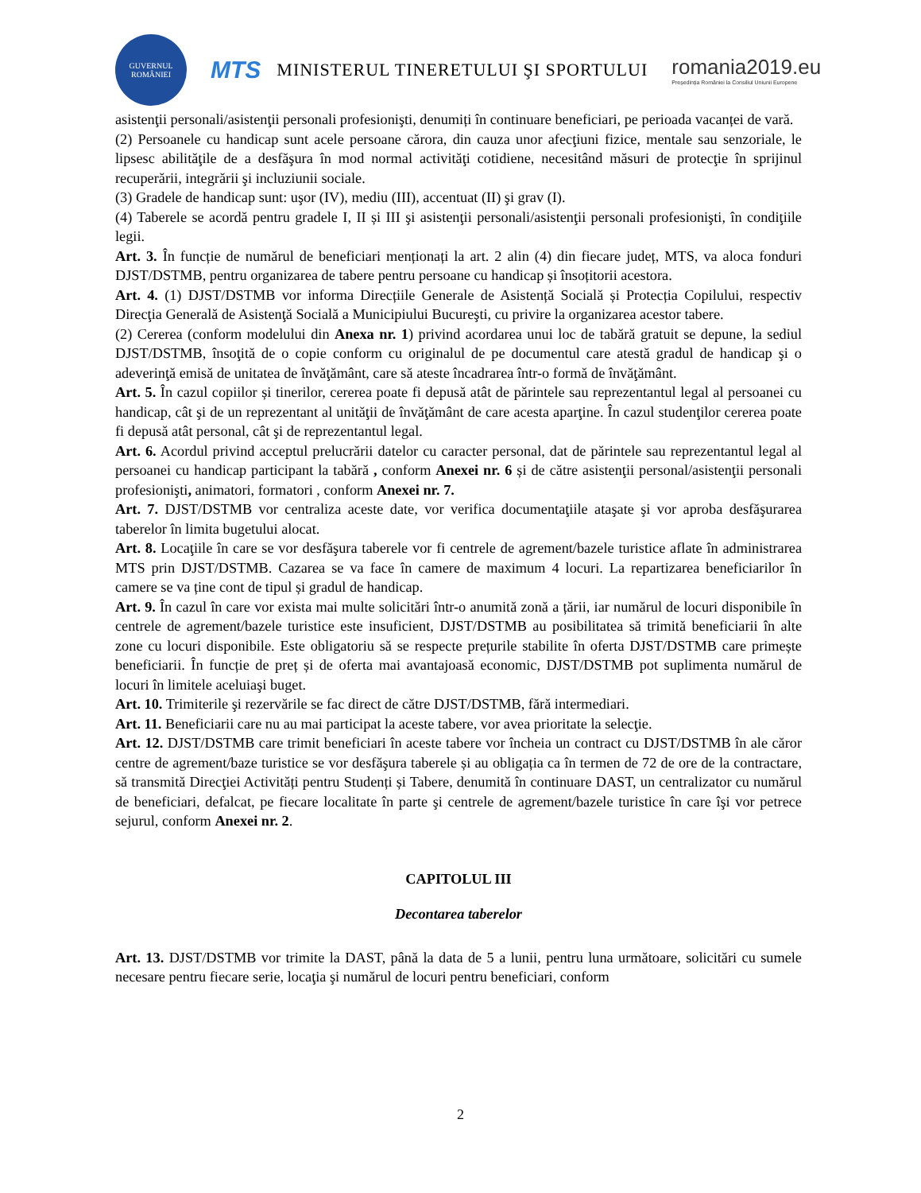GUVERNUL ROMÂNIEI
MTS
MINISTERUL TINERETULUI ŞI SPORTULUI
romania2019.eu
Președinția României la Consiliul Uniunii Europene
asistenţii personali/asistenţii personali profesionişti, denumiți în continuare beneficiari, pe perioada vacanței de vară.
(2) Persoanele cu handicap sunt acele persoane cărora, din cauza unor afecţiuni fizice, mentale sau senzoriale, le lipsesc abilităţile de a desfăşura în mod normal activităţi cotidiene, necesitând măsuri de protecţie în sprijinul recuperării, integrării şi incluziunii sociale.
(3) Gradele de handicap sunt: uşor (IV), mediu (III), accentuat (II) şi grav (I).
(4) Taberele se acordă pentru gradele I, II și III şi asistenţii personali/asistenţii personali profesionişti, în condiţiile legii.
Art. 3. În funcție de numărul de beneficiari menționați la art. 2 alin (4) din fiecare județ, MTS, va aloca fonduri DJST/DSTMB, pentru organizarea de tabere pentru persoane cu handicap și însoțitorii acestora.
Art. 4. (1) DJST/DSTMB vor informa Direcțiile Generale de Asistență Socială și Protecția Copilului, respectiv Direcţia Generală de Asistenţă Socială a Municipiului Bucureşti, cu privire la organizarea acestor tabere.
(2) Cererea (conform modelului din Anexa nr. 1) privind acordarea unui loc de tabără gratuit se depune, la sediul DJST/DSTMB, însoţită de o copie conform cu originalul de pe documentul care atestă gradul de handicap şi o adeverinţă emisă de unitatea de învăţământ, care să ateste încadrarea într-o formă de învăţământ.
Art. 5. În cazul copiilor și tinerilor, cererea poate fi depusă atât de părintele sau reprezentantul legal al persoanei cu handicap, cât şi de un reprezentant al unităţii de învăţământ de care acesta aparţine. În cazul studenţilor cererea poate fi depusă atât personal, cât şi de reprezentantul legal.
Art. 6. Acordul privind acceptul prelucrării datelor cu caracter personal, dat de părintele sau reprezentantul legal al persoanei cu handicap participant la tabără , conform Anexei nr. 6 și de către asistenţii personal/asistenţii personali profesionişti, animatori, formatori , conform Anexei nr. 7.
Art. 7. DJST/DSTMB vor centraliza aceste date, vor verifica documentaţiile ataşate şi vor aproba desfăşurarea taberelor în limita bugetului alocat.
Art. 8. Locaţiile în care se vor desfăşura taberele vor fi centrele de agrement/bazele turistice aflate în administrarea MTS prin DJST/DSTMB. Cazarea se va face în camere de maximum 4 locuri. La repartizarea beneficiarilor în camere se va ține cont de tipul și gradul de handicap.
Art. 9. În cazul în care vor exista mai multe solicitări într-o anumită zonă a țării, iar numărul de locuri disponibile în centrele de agrement/bazele turistice este insuficient, DJST/DSTMB au posibilitatea să trimită beneficiarii în alte zone cu locuri disponibile. Este obligatoriu să se respecte prețurile stabilite în oferta DJST/DSTMB care primește beneficiarii. În funcție de preț și de oferta mai avantajoasă economic, DJST/DSTMB pot suplimenta numărul de locuri în limitele aceluiaşi buget.
Art. 10. Trimiterile şi rezervările se fac direct de către DJST/DSTMB, fără intermediari.
Art. 11. Beneficiarii care nu au mai participat la aceste tabere, vor avea prioritate la selecţie.
Art. 12. DJST/DSTMB care trimit beneficiari în aceste tabere vor încheia un contract cu DJST/DSTMB în ale căror centre de agrement/baze turistice se vor desfăşura taberele și au obligația ca în termen de 72 de ore de la contractare, să transmită Direcţiei Activități pentru Studenți și Tabere, denumită în continuare DAST, un centralizator cu numărul de beneficiari, defalcat, pe fiecare localitate în parte şi centrele de agrement/bazele turistice în care îşi vor petrece sejurul, conform Anexei nr. 2.
CAPITOLUL III
Decontarea taberelor
Art. 13. DJST/DSTMB vor trimite la DAST, până la data de 5 a lunii, pentru luna următoare, solicitări cu sumele necesare pentru fiecare serie, locaţia şi numărul de locuri pentru beneficiari, conform
2